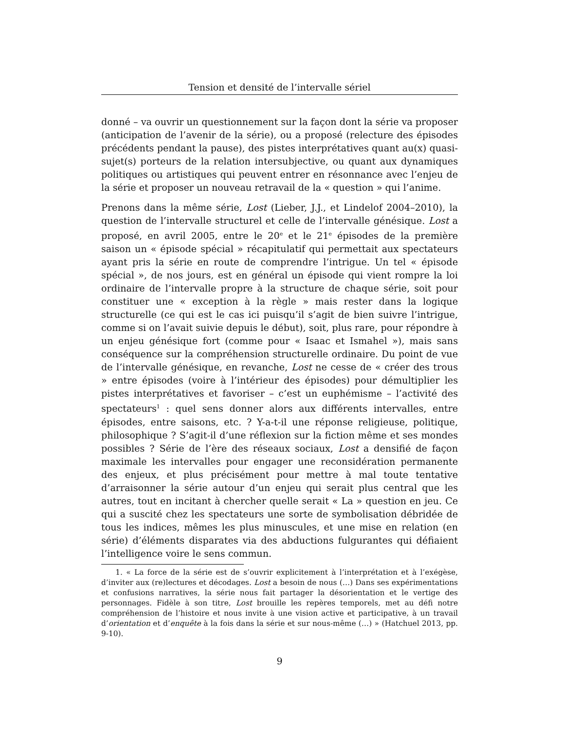Tension et densité de l’intervalle sériel
donné – va ouvrir un questionnement sur la façon dont la série va proposer (anticipation de l’avenir de la série), ou a proposé (relecture des épisodes précédents pendant la pause), des pistes interprétatives quant au(x) quasi-sujet(s) porteurs de la relation intersubjective, ou quant aux dynamiques politiques ou artistiques qui peuvent entrer en résonnance avec l’enjeu de la série et proposer un nouveau retravail de la « question » qui l’anime.
Prenons dans la même série, Lost (Lieber, J.J., et Lindelof 2004–2010), la question de l’intervalle structurel et celle de l’intervalle génésique. Lost a proposé, en avril 2005, entre le 20<sup>e</sup> et le 21<sup>e</sup> épisodes de la première saison un « épisode spécial » récapitulatif qui permettait aux spectateurs ayant pris la série en route de comprendre l’intrigue. Un tel « épisode spécial », de nos jours, est en général un épisode qui vient rompre la loi ordinaire de l’intervalle propre à la structure de chaque série, soit pour constituer une « exception à la règle » mais rester dans la logique structurelle (ce qui est le cas ici puisqu’il s’agit de bien suivre l’intrigue, comme si on l’avait suivie depuis le début), soit, plus rare, pour répondre à un enjeu génésique fort (comme pour « Isaac et Ismahel »), mais sans conséquence sur la compréhension structurelle ordinaire. Du point de vue de l’intervalle génésique, en revanche, Lost ne cesse de « créer des trous » entre épisodes (voire à l’intérieur des épisodes) pour démultiplier les pistes interprétatives et favoriser – c’est un euphémisme – l’activité des spectateurs<sup>1</sup> : quel sens donner alors aux différents intervalles, entre épisodes, entre saisons, etc. ? Y-a-t-il une réponse religieuse, politique, philosophique ? S’agit-il d’une réflexion sur la fiction même et ses mondes possibles ? Série de l’ère des réseaux sociaux, Lost a densifié de façon maximale les intervalles pour engager une reconsidération permanente des enjeux, et plus précisément pour mettre à mal toute tentative d’arraisonner la série autour d’un enjeu qui serait plus central que les autres, tout en incitant à chercher quelle serait « La » question en jeu. Ce qui a suscité chez les spectateurs une sorte de symbolisation débridée de tous les indices, mêmes les plus minuscules, et une mise en relation (en série) d’éléments disparates via des abductions fulgurantes qui défiaient l’intelligence voire le sens commun.
1. « La force de la série est de s’ouvrir explicitement à l’interprétation et à l’exégèse, d’inviter aux (re)lectures et décodages. Lost a besoin de nous (…) Dans ses expérimentations et confusions narratives, la série nous fait partager la désorientation et le vertige des personnages. Fidèle à son titre, Lost brouille les repères temporels, met au défi notre compréhension de l’histoire et nous invite à une vision active et participative, à un travail d’orientation et d’enquête à la fois dans la série et sur nous-même (…) » (Hatchuel 2013, pp. 9-10).
9